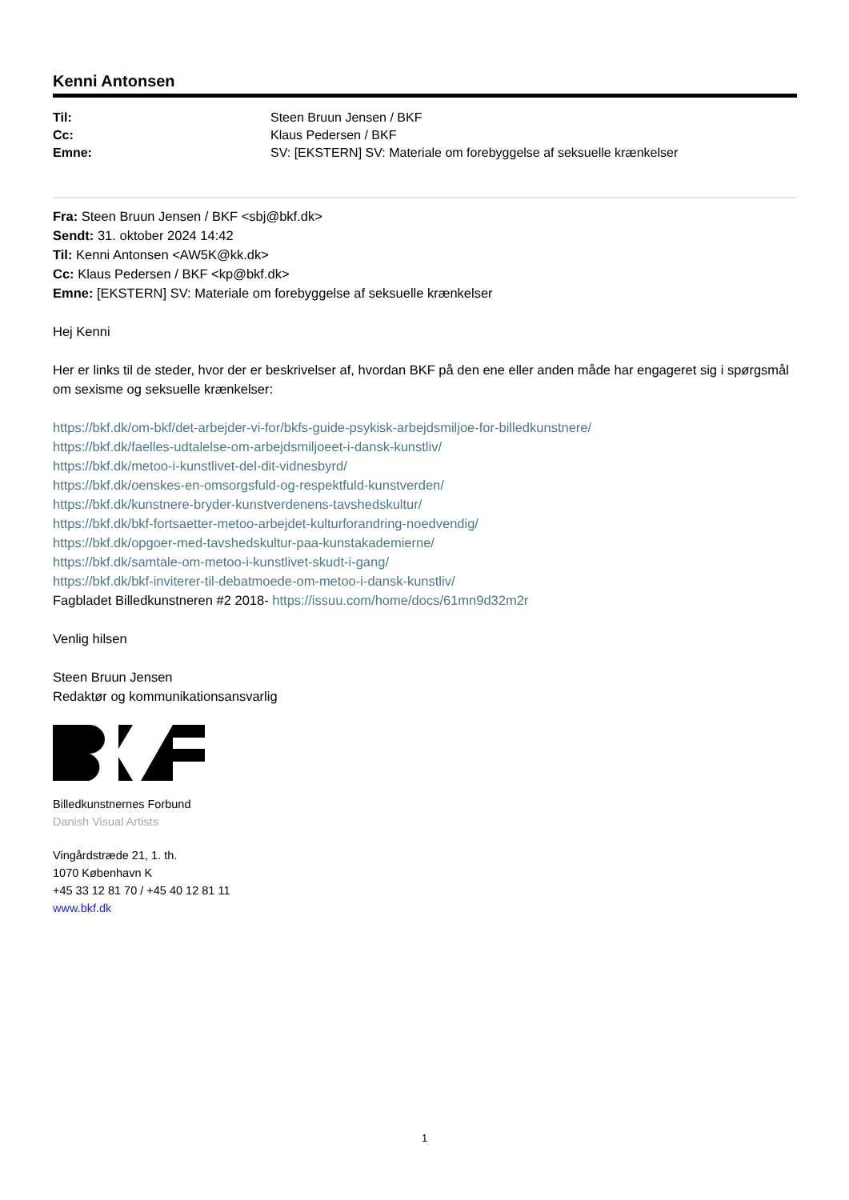Kenni Antonsen
| Til: | Steen Bruun Jensen / BKF |
| Cc: | Klaus Pedersen / BKF |
| Emne: | SV: [EKSTERN] SV: Materiale om forebyggelse af seksuelle krænkelser |
Fra: Steen Bruun Jensen / BKF <sbj@bkf.dk>
Sendt: 31. oktober 2024 14:42
Til: Kenni Antonsen <AW5K@kk.dk>
Cc: Klaus Pedersen / BKF <kp@bkf.dk>
Emne: [EKSTERN] SV: Materiale om forebyggelse af seksuelle krænkelser
Hej Kenni
Her er links til de steder, hvor der er beskrivelser af, hvordan BKF på den ene eller anden måde har engageret sig i spørgsmål om sexisme og seksuelle krænkelser:
https://bkf.dk/om-bkf/det-arbejder-vi-for/bkfs-guide-psykisk-arbejdsmiljoe-for-billedkunstnere/
https://bkf.dk/faelles-udtalelse-om-arbejdsmiljoeet-i-dansk-kunstliv/
https://bkf.dk/metoo-i-kunstlivet-del-dit-vidnesbyrd/
https://bkf.dk/oenskes-en-omsorgsfuld-og-respektfuld-kunstverden/
https://bkf.dk/kunstnere-bryder-kunstverdenens-tavshedskultur/
https://bkf.dk/bkf-fortsaetter-metoo-arbejdet-kulturforandring-noedvendig/
https://bkf.dk/opgoer-med-tavshedskultur-paa-kunstakademierne/
https://bkf.dk/samtale-om-metoo-i-kunstlivet-skudt-i-gang/
https://bkf.dk/bkf-inviterer-til-debatmoede-om-metoo-i-dansk-kunstliv/
Fagbladet Billedkunstneren #2 2018- https://issuu.com/home/docs/61mn9d32m2r
Venlig hilsen
Steen Bruun Jensen
Redaktør og kommunikationsansvarlig
Billedkunstnernes Forbund
Danish Visual Artists
Vingårdstræde 21, 1. th.
1070 København K
+45 33 12 81 70 / +45 40 12 81 11
www.bkf.dk
1